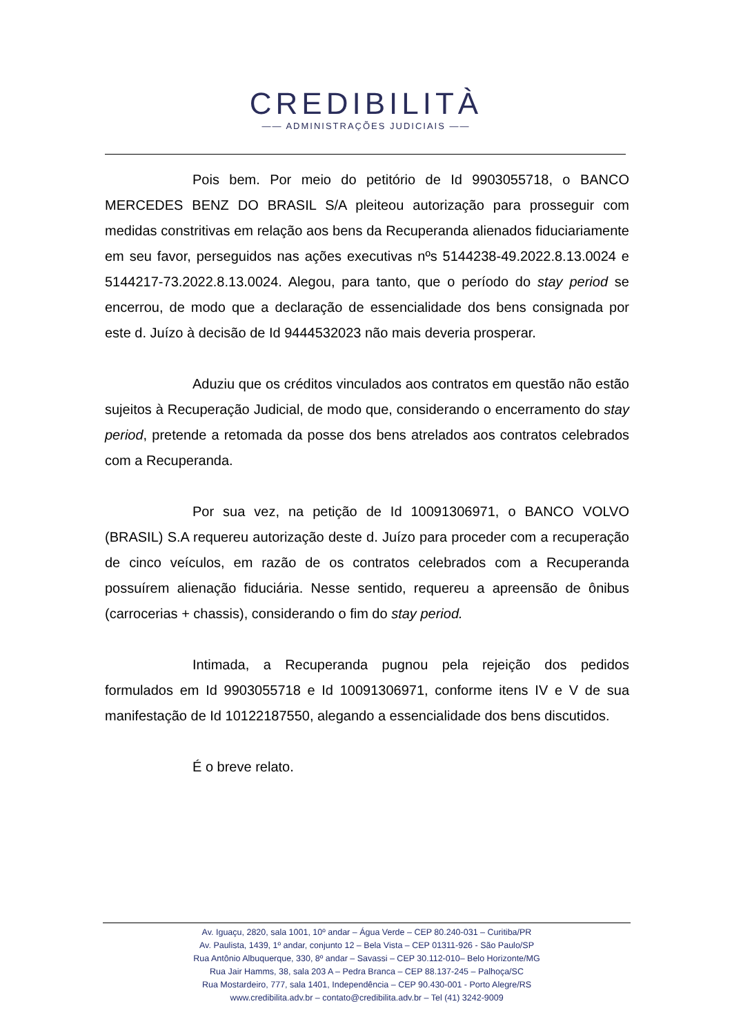CREDIBILITÀ
—— ADMINISTRAÇÕES JUDICIAIS ——
Pois bem. Por meio do petitório de Id 9903055718, o BANCO MERCEDES BENZ DO BRASIL S/A pleiteou autorização para prosseguir com medidas constritivas em relação aos bens da Recuperanda alienados fiduciariamente em seu favor, perseguidos nas ações executivas nºs 5144238-49.2022.8.13.0024 e 5144217-73.2022.8.13.0024. Alegou, para tanto, que o período do stay period se encerrou, de modo que a declaração de essencialidade dos bens consignada por este d. Juízo à decisão de Id 9444532023 não mais deveria prosperar.
Aduziu que os créditos vinculados aos contratos em questão não estão sujeitos à Recuperação Judicial, de modo que, considerando o encerramento do stay period, pretende a retomada da posse dos bens atrelados aos contratos celebrados com a Recuperanda.
Por sua vez, na petição de Id 10091306971, o BANCO VOLVO (BRASIL) S.A requereu autorização deste d. Juízo para proceder com a recuperação de cinco veículos, em razão de os contratos celebrados com a Recuperanda possuírem alienação fiduciária. Nesse sentido, requereu a apreensão de ônibus (carrocerias + chassis), considerando o fim do stay period.
Intimada, a Recuperanda pugnou pela rejeição dos pedidos formulados em Id 9903055718 e Id 10091306971, conforme itens IV e V de sua manifestação de Id 10122187550, alegando a essencialidade dos bens discutidos.
É o breve relato.
Av. Iguaçu, 2820, sala 1001, 10º andar – Água Verde – CEP 80.240-031 – Curitiba/PR
Av. Paulista, 1439, 1º andar, conjunto 12 – Bela Vista – CEP 01311-926 - São Paulo/SP
Rua Antônio Albuquerque, 330, 8º andar – Savassi – CEP 30.112-010– Belo Horizonte/MG
Rua Jair Hamms, 38, sala 203 A – Pedra Branca – CEP 88.137-245 – Palhoça/SC
Rua Mostardeiro, 777, sala 1401, Independência – CEP 90.430-001 - Porto Alegre/RS
www.credibilita.adv.br – contato@credibilita.adv.br – Tel (41) 3242-9009